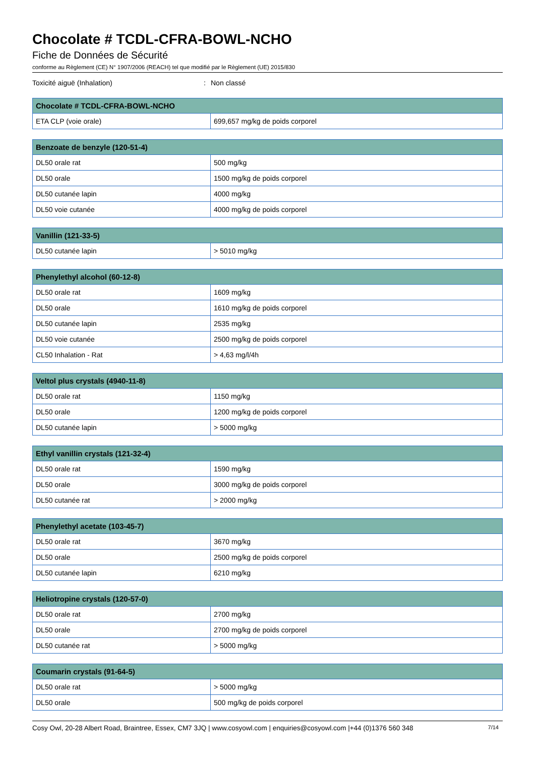Chocolate # TCDL-CFRA-BOWL-NCHO
Fiche de Données de Sécurité
conforme au Règlement (CE) N° 1907/2006 (REACH) tel que modifié par le Règlement (UE) 2015/830
Toxicité aiguë (Inhalation): Non classé
| Chocolate # TCDL-CFRA-BOWL-NCHO | |
| --- | --- |
| ETA CLP (voie orale) | 699,657 mg/kg de poids corporel |
| Benzoate de benzyle (120-51-4) | |
| --- | --- |
| DL50 orale rat | 500 mg/kg |
| DL50 orale | 1500 mg/kg de poids corporel |
| DL50 cutanée lapin | 4000 mg/kg |
| DL50 voie cutanée | 4000 mg/kg de poids corporel |
| Vanillin (121-33-5) | |
| --- | --- |
| DL50 cutanée lapin | > 5010 mg/kg |
| Phenylethyl alcohol (60-12-8) | |
| --- | --- |
| DL50 orale rat | 1609 mg/kg |
| DL50 orale | 1610 mg/kg de poids corporel |
| DL50 cutanée lapin | 2535 mg/kg |
| DL50 voie cutanée | 2500 mg/kg de poids corporel |
| CL50 Inhalation - Rat | > 4,63 mg/l/4h |
| Veltol plus crystals (4940-11-8) | |
| --- | --- |
| DL50 orale rat | 1150 mg/kg |
| DL50 orale | 1200 mg/kg de poids corporel |
| DL50 cutanée lapin | > 5000 mg/kg |
| Ethyl vanillin crystals (121-32-4) | |
| --- | --- |
| DL50 orale rat | 1590 mg/kg |
| DL50 orale | 3000 mg/kg de poids corporel |
| DL50 cutanée rat | > 2000 mg/kg |
| Phenylethyl acetate (103-45-7) | |
| --- | --- |
| DL50 orale rat | 3670 mg/kg |
| DL50 orale | 2500 mg/kg de poids corporel |
| DL50 cutanée lapin | 6210 mg/kg |
| Heliotropine crystals (120-57-0) | |
| --- | --- |
| DL50 orale rat | 2700 mg/kg |
| DL50 orale | 2700 mg/kg de poids corporel |
| DL50 cutanée rat | > 5000 mg/kg |
| Coumarin crystals (91-64-5) | |
| --- | --- |
| DL50 orale rat | > 5000 mg/kg |
| DL50 orale | 500 mg/kg de poids corporel |
Cosy Owl, 20-28 Albert Road, Braintree, Essex, CM7 3JQ | www.cosyowl.com | enquiries@cosyowl.com |+44 (0)1376 560 348 7/14